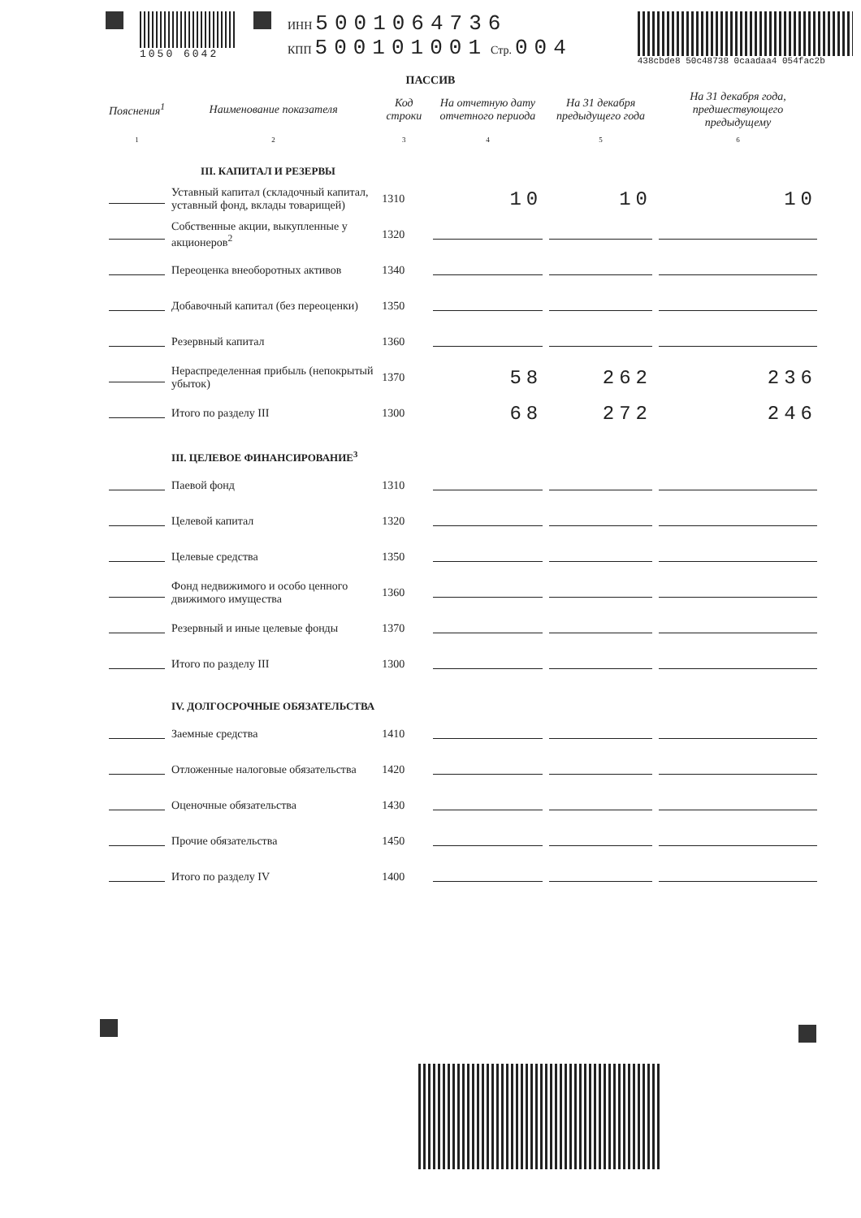1050 6042 ИНН 5001064736
КПП 500101001 Стр. 004
438cbde8 50c48738 0caadaa4 054fac2b
ПАССИВ
| Пояснения<sup>1</sup> | Наименование показателя | Код строки | На отчетную дату отчетного периода | На 31 декабря предыдущего года | На 31 декабря года, предшествующего предыдущему |
| --- | --- | --- | --- | --- | --- |
| 1 | 2 | 3 | 4 | 5 | 6 |
| | III. КАПИТАЛ И РЕЗЕРВЫ | | | | |
| | Уставный капитал (складочный капитал, уставный фонд, вклады товарищей) | 1310 | 10 | 10 | 10 |
| | Собственные акции, выкупленные у акционеров<sup>2</sup> | 1320 | | | |
| | Переоценка внеоборотных активов | 1340 | | | |
| | Добавочный капитал (без переоценки) | 1350 | | | |
| | Резервный капитал | 1360 | | | |
| | Нераспределенная прибыль (непокрытый убыток) | 1370 | 58 | 262 | 236 |
| | Итого по разделу III | 1300 | 68 | 272 | 246 |
| | III. ЦЕЛЕВОЕ ФИНАНСИРОВАНИЕ<sup>3</sup> | | | | |
| | Паевой фонд | 1310 | | | |
| | Целевой капитал | 1320 | | | |
| | Целевые средства | 1350 | | | |
| | Фонд недвижимого и особо ценного движимого имущества | 1360 | | | |
| | Резервный и иные целевые фонды | 1370 | | | |
| | Итого по разделу III | 1300 | | | |
| | IV. ДОЛГОСРОЧНЫЕ ОБЯЗАТЕЛЬСТВА | | | | |
| | Заемные средства | 1410 | | | |
| | Отложенные налоговые обязательства | 1420 | | | |
| | Оценочные обязательства | 1430 | | | |
| | Прочие обязательства | 1450 | | | |
| | Итого по разделу IV | 1400 | | | |